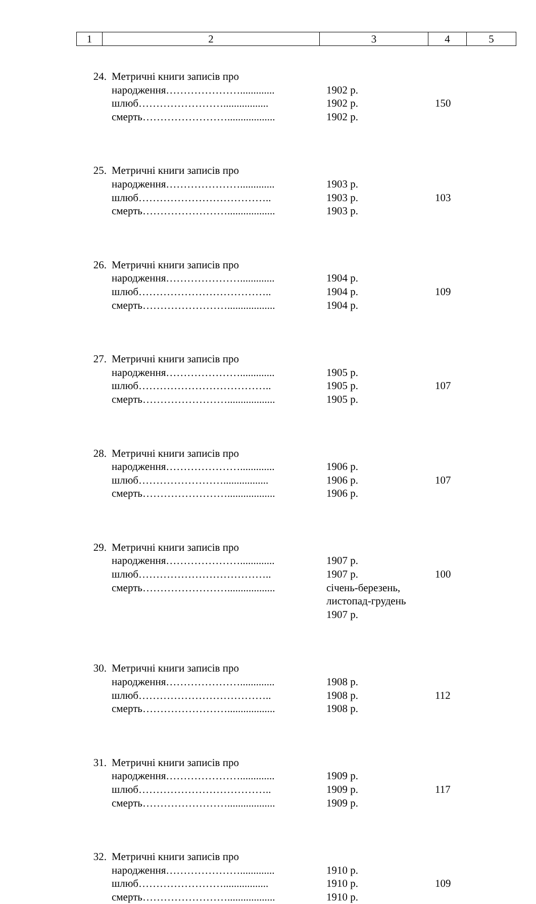| 1 | 2 | 3 | 4 | 5 |
| 24. | Метричні книги записів про народження…………………............. шлюб……………………................. смерть…………………….................. | 1902 р. 1902 р. 1902 р. | 150 |
| 25. | Метричні книги записів про народження…………………............. шлюб……………………………….. смерть…………………….................. | 1903 р. 1903 р. 1903 р. | 103 |
| 26. | Метричні книги записів про народження…………………............. шлюб……………………………….. смерть…………………….................. | 1904 р. 1904 р. 1904 р. | 109 |
| 27. | Метричні книги записів про народження…………………............. шлюб……………………………….. смерть…………………….................. | 1905 р. 1905 р. 1905 р. | 107 |
| 28. | Метричні книги записів про народження…………………............. шлюб……………………................. смерть…………………….................. | 1906 р. 1906 р. 1906 р. | 107 |
| 29. | Метричні книги записів про народження…………………............. шлюб……………………………….. смерть…………………….................. | 1907 р. 1907 р. січень-березень, листопад-грудень 1907 р. | 100 |
| 30. | Метричні книги записів про народження…………………............. шлюб……………………………….. смерть…………………….................. | 1908 р. 1908 р. 1908 р. | 112 |
| 31. | Метричні книги записів про народження…………………............. шлюб……………………………….. смерть…………………….................. | 1909 р. 1909 р. 1909 р. | 117 |
| 32. | Метричні книги записів про народження…………………............. шлюб……………………................. смерть…………………….................. | 1910 р. 1910 р. 1910 р. | 109 |